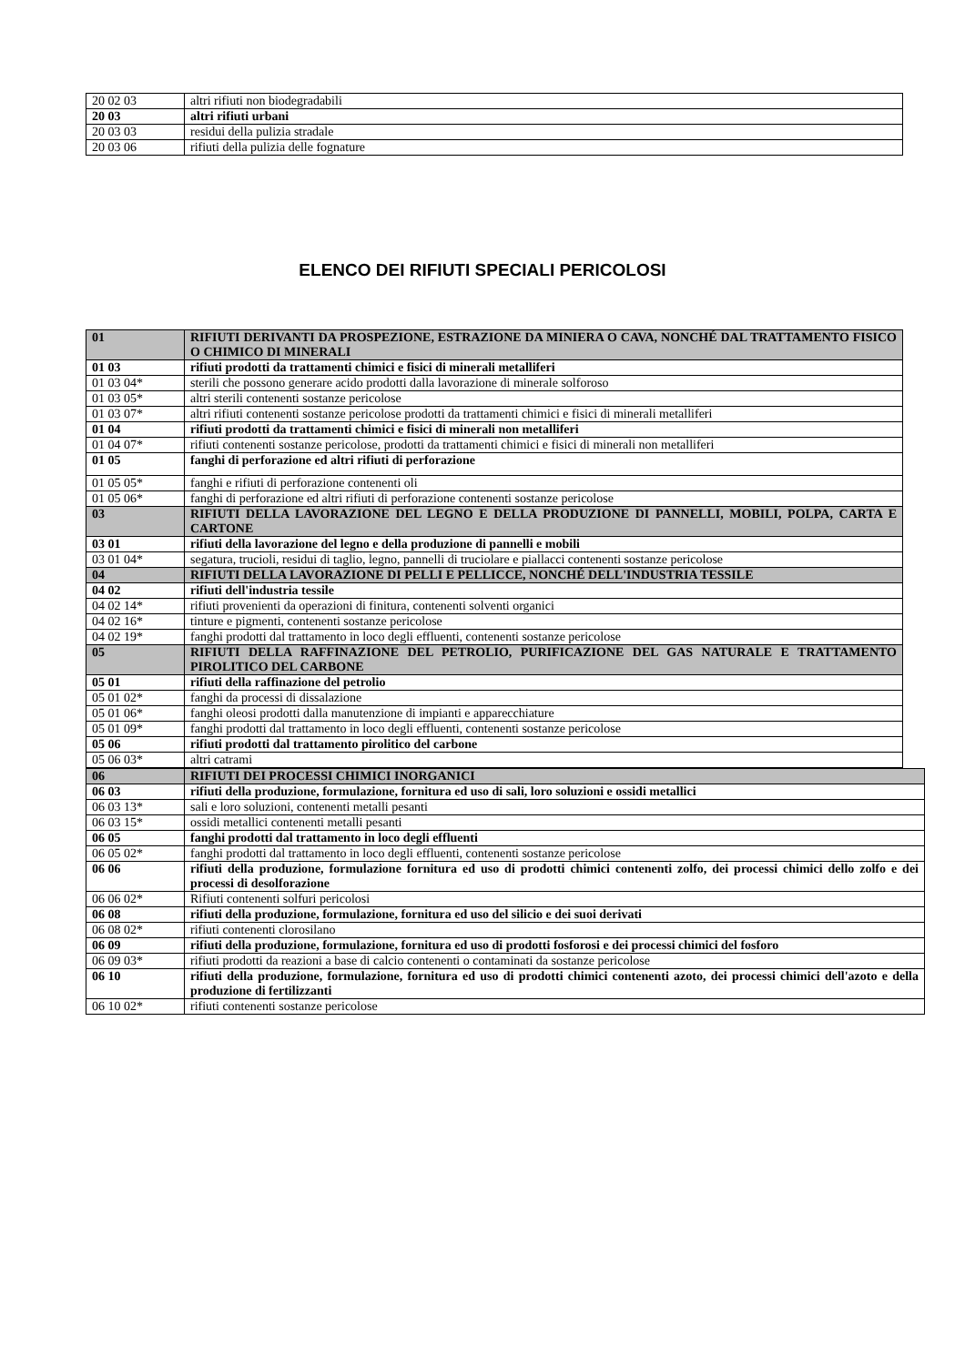| 20 02 03 | altri rifiuti non biodegradabili |
| 20 03 | altri rifiuti urbani |
| 20 03 03 | residui della pulizia stradale |
| 20 03 06 | rifiuti della pulizia delle fognature |
ELENCO DEI RIFIUTI SPECIALI PERICOLOSI
| 01 | RIFIUTI DERIVANTI DA PROSPEZIONE, ESTRAZIONE DA MINIERA O CAVA, NONCHÉ DAL TRATTAMENTO FISICO O CHIMICO DI MINERALI |
| 01 03 | rifiuti prodotti da trattamenti chimici e fisici di minerali metalliferi |
| 01 03 04* | sterili che possono generare acido prodotti dalla lavorazione di minerale solforoso |
| 01 03 05* | altri sterili contenenti sostanze pericolose |
| 01 03 07* | altri rifiuti contenenti sostanze pericolose prodotti da trattamenti chimici e fisici di minerali metalliferi |
| 01 04 | rifiuti prodotti da trattamenti chimici e fisici di minerali non metalliferi |
| 01 04 07* | rifiuti contenenti sostanze pericolose, prodotti da trattamenti chimici e fisici di minerali non metalliferi |
| 01 05 | fanghi di perforazione ed altri rifiuti di perforazione |
| 01 05 05* | fanghi e rifiuti di perforazione contenenti oli |
| 01 05 06* | fanghi di perforazione ed altri rifiuti di perforazione contenenti sostanze pericolose |
| 03 | RIFIUTI DELLA LAVORAZIONE DEL LEGNO E DELLA PRODUZIONE DI PANNELLI, MOBILI, POLPA, CARTA E CARTONE |
| 03 01 | rifiuti della lavorazione del legno e della produzione di pannelli e mobili |
| 03 01 04* | segatura, trucioli, residui di taglio, legno, pannelli di truciolare e piallacci contenenti sostanze pericolose |
| 04 | RIFIUTI DELLA LAVORAZIONE DI PELLI E PELLICCE, NONCHÉ DELL'INDUSTRIA TESSILE |
| 04 02 | rifiuti dell'industria tessile |
| 04 02 14* | rifiuti provenienti da operazioni di finitura, contenenti solventi organici |
| 04 02 16* | tinture e pigmenti, contenenti sostanze pericolose |
| 04 02 19* | fanghi prodotti dal trattamento in loco degli effluenti, contenenti sostanze pericolose |
| 05 | RIFIUTI DELLA RAFFINAZIONE DEL PETROLIO, PURIFICAZIONE DEL GAS NATURALE E TRATTAMENTO PIROLITICO DEL CARBONE |
| 05 01 | rifiuti della raffinazione del petrolio |
| 05 01 02* | fanghi da processi di dissalazione |
| 05 01 06* | fanghi oleosi prodotti dalla manutenzione di impianti e apparecchiature |
| 05 01 09* | fanghi prodotti dal trattamento in loco degli effluenti, contenenti sostanze pericolose |
| 05 06 | rifiuti prodotti dal trattamento pirolitico del carbone |
| 05 06 03* | altri catrami |
| 06 | RIFIUTI DEI PROCESSI CHIMICI INORGANICI |
| 06 03 | rifiuti della produzione, formulazione, fornitura ed uso di sali, loro soluzioni e ossidi metallici |
| 06 03 13* | sali e loro soluzioni, contenenti metalli pesanti |
| 06 03 15* | ossidi metallici contenenti metalli pesanti |
| 06 05 | fanghi prodotti dal trattamento in loco degli effluenti |
| 06 05 02* | fanghi prodotti dal trattamento in loco degli effluenti, contenenti sostanze pericolose |
| 06 06 | rifiuti della produzione, formulazione fornitura ed uso di prodotti chimici contenenti zolfo, dei processi chimici dello zolfo e dei processi di desolforazione |
| 06 06 02* | Rifiuti contenenti solfuri pericolosi |
| 06 08 | rifiuti della produzione, formulazione, fornitura ed uso del silicio e dei suoi derivati |
| 06 08 02* | rifiuti contenenti clorosilano |
| 06 09 | rifiuti della produzione, formulazione, fornitura ed uso di prodotti fosforosi e dei processi chimici del fosforo |
| 06 09 03* | rifiuti prodotti da reazioni a base di calcio contenenti o contaminati da sostanze pericolose |
| 06 10 | rifiuti della produzione, formulazione, fornitura ed uso di prodotti chimici contenenti azoto, dei processi chimici dell'azoto e della produzione di fertilizzanti |
| 06 10 02* | rifiuti contenenti sostanze pericolose |